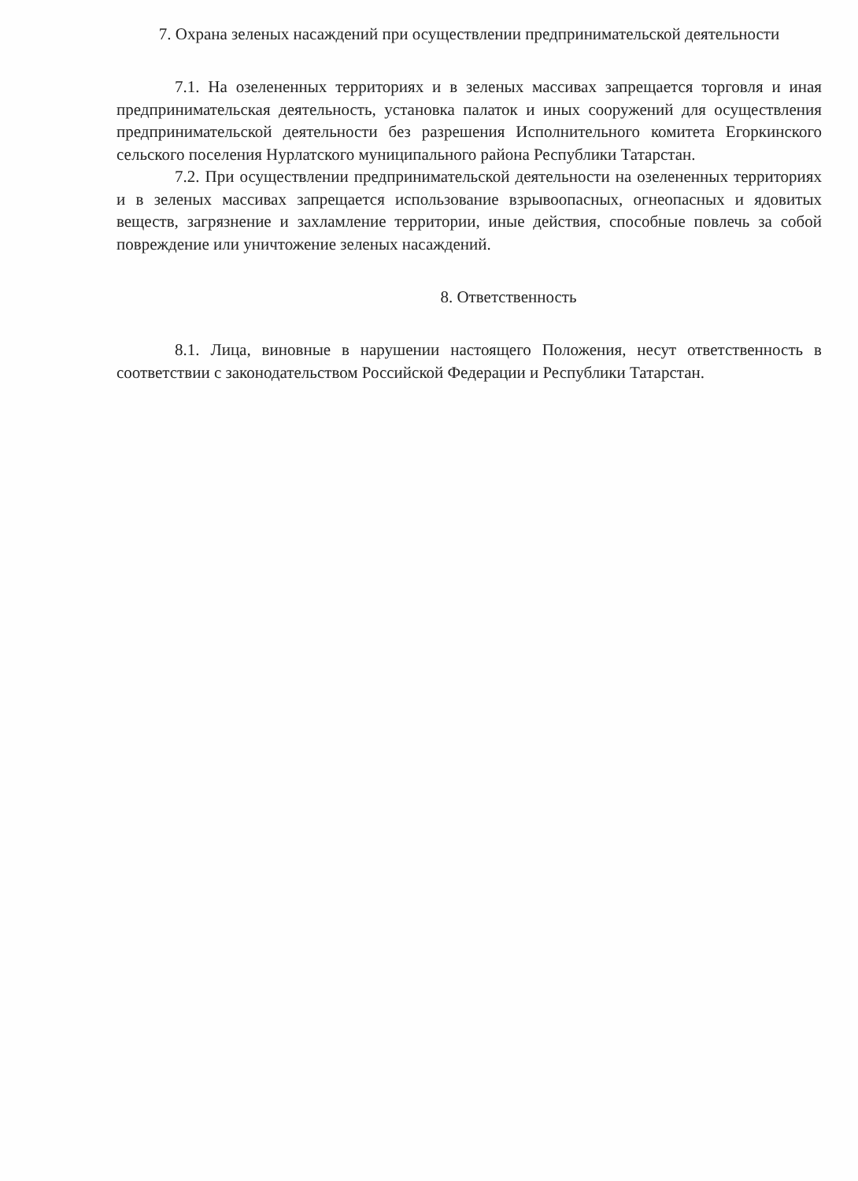7. Охрана зеленых насаждений при осуществлении предпринимательской деятельности
7.1. На озелененных территориях и в зеленых массивах запрещается торговля и иная предпринимательская деятельность, установка палаток и иных сооружений для осуществления предпринимательской деятельности без разрешения Исполнительного комитета Егоркинского сельского поселения Нурлатского муниципального района Республики Татарстан.
7.2. При осуществлении предпринимательской деятельности на озелененных территориях и в зеленых массивах запрещается использование взрывоопасных, огнеопасных и ядовитых веществ, загрязнение и захламление территории, иные действия, способные повлечь за собой повреждение или уничтожение зеленых насаждений.
8. Ответственность
8.1. Лица, виновные в нарушении настоящего Положения, несут ответственность в соответствии с законодательством Российской Федерации и Республики Татарстан.